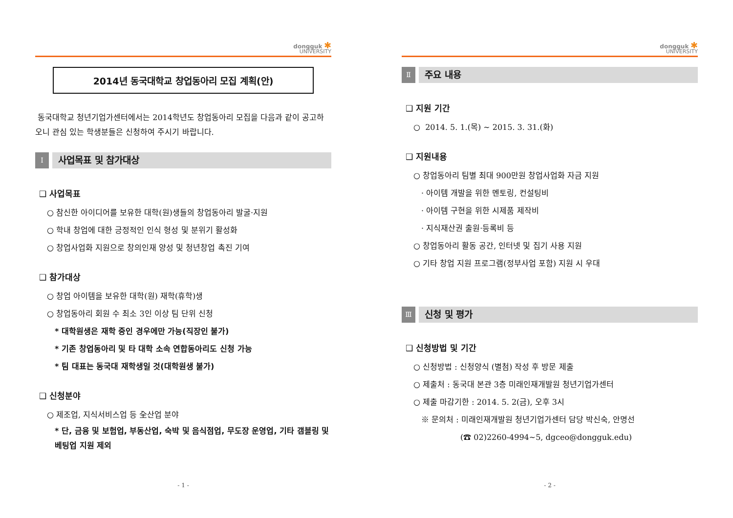dongguk ✱
UNIVERSITY
2014년 동국대학교 창업동아리 모집 계획(안)
동국대학교 청년기업가센터에서는 2014학년도 창업동아리 모집을 다음과 같이 공고하오니 관심 있는 학생분들은 신청하여 주시기 바랍니다.
Ⅰ
사업목표 및 참가대상
❑ 사업목표
○ 참신한 아이디어를 보유한 대학(원)생들의 창업동아리 발굴·지원
○ 학내 창업에 대한 긍정적인 인식 형성 및 분위기 활성화
○ 창업사업화 지원으로 창의인재 양성 및 청년창업 촉진 기여
❑ 참가대상
○ 창업 아이템을 보유한 대학(원) 재학(휴학)생
○ 창업동아리 회원 수 최소 3인 이상 팀 단위 신청
* 대학원생은 재학 중인 경우에만 가능(직장인 불가)
* 기존 창업동아리 및 타 대학 소속 연합동아리도 신청 가능
* 팀 대표는 동국대 재학생일 것(대학원생 불가)
❑ 신청분야
○ 제조업, 지식서비스업 등 全산업 분야
* 단, 금융 및 보험업, 부동산업, 숙박 및 음식점업, 무도장 운영업, 기타 갬블링 및 베팅업 지원 제외
- 1 -
dongguk ✱
UNIVERSITY
Ⅱ
주요 내용
❑ 지원 기간
○ 2014. 5. 1.(목) ~ 2015. 3. 31.(화)
❑ 지원내용
○ 창업동아리 팀별 최대 900만원 창업사업화 자금 지원
· 아이템 개발을 위한 멘토링, 컨설팅비
· 아이템 구현을 위한 시제품 제작비
· 지식재산권 출원·등록비 등
○ 창업동아리 활동 공간, 인터넷 및 집기 사용 지원
○ 기타 창업 지원 프로그램(정부사업 포함) 지원 시 우대
Ⅲ
신청 및 평가
❑ 신청방법 및 기간
○ 신청방법 : 신청양식 (별첨) 작성 후 방문 제출
○ 제출처 : 동국대 본관 3층 미래인재개발원 청년기업가센터
○ 제출 마감기한 : 2014. 5. 2(금), 오후 3시
※ 문의처 : 미래인재개발원 청년기업가센터 담당 박신숙, 안명선
(☎ 02)2260-4994~5, dgceo@dongguk.edu)
- 2 -